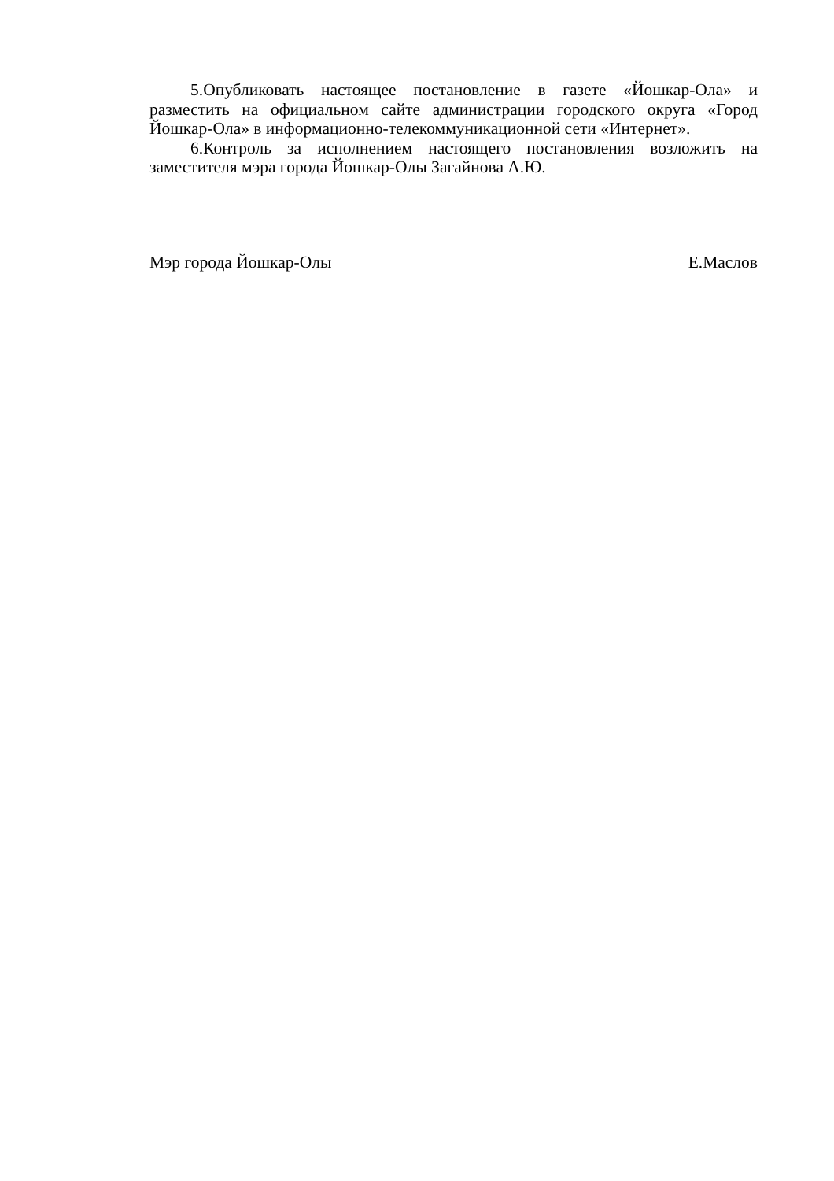5.Опубликовать настоящее постановление в газете «Йошкар-Ола» и разместить на официальном сайте администрации городского округа «Город Йошкар-Ола» в информационно-телекоммуникационной сети «Интернет».
6.Контроль за исполнением настоящего постановления возложить на заместителя мэра города Йошкар-Олы Загайнова А.Ю.
Мэр города Йошкар-Олы Е.Маслов